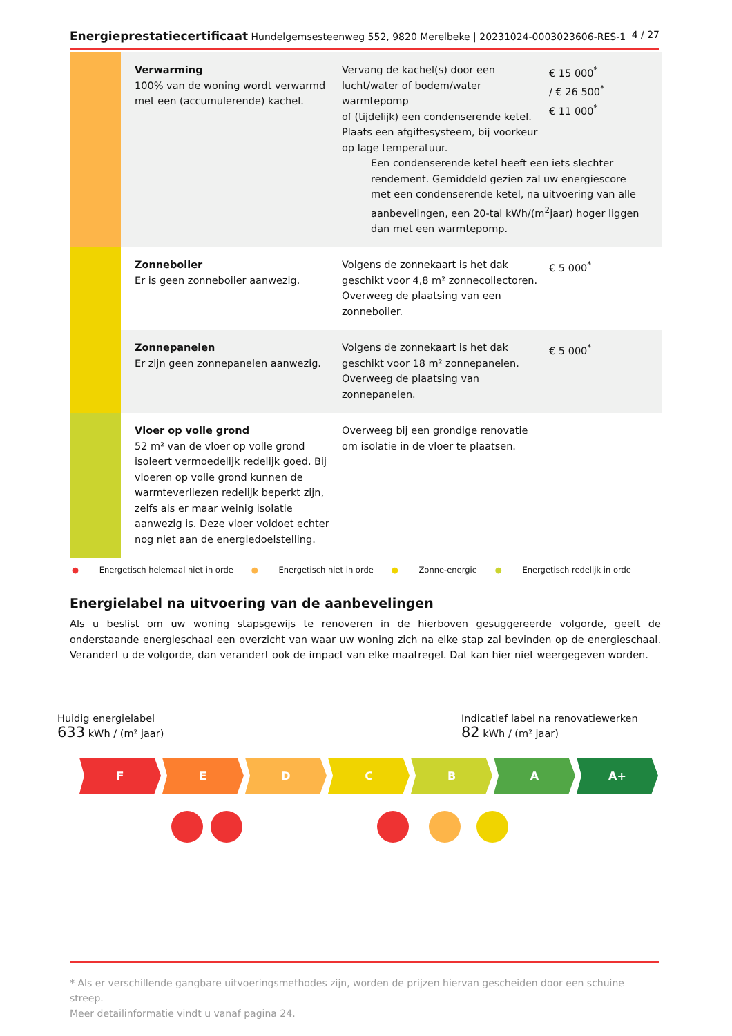Energieprestatiecertificaat Hundelgemsesteenweg 552, 9820 Merelbeke | 20231024-0003023606-RES-1 4 / 27
| | Verwarming 100% van de woning wordt verwarmd met een (accumulerende) kachel. | Vervang de kachel(s) door een lucht/water of bodem/water warmtepomp of (tijdelijk) een condenserende ketel. Plaats een afgiftesysteem, bij voorkeur op lage temperatuur. Een condenserende ketel heeft een iets slechter rendement. Gemiddeld gezien zal uw energiescore met een condenserende ketel, na uitvoering van alle aanbevelingen, een 20-tal kWh/(m<sup>2</sup>jaar) hoger liggen dan met een warmtepomp. | € 15 000<sup>*</sup> / € 26 500<sup>*</sup> € 11 000<sup>*</sup> |
| | Zonneboiler Er is geen zonneboiler aanwezig. | Volgens de zonnekaart is het dak geschikt voor 4,8 m² zonnecollectoren. Overweeg de plaatsing van een zonneboiler. | € 5 000<sup>*</sup> |
| | Zonnepanelen Er zijn geen zonnepanelen aanwezig. | Volgens de zonnekaart is het dak geschikt voor 18 m² zonnepanelen. Overweeg de plaatsing van zonnepanelen. | € 5 000<sup>*</sup> |
| | Vloer op volle grond 52 m² van de vloer op volle grond isoleert vermoedelijk redelijk goed. Bij vloeren op volle grond kunnen de warmteverliezen redelijk beperkt zijn, zelfs als er maar weinig isolatie aanwezig is. Deze vloer voldoet echter nog niet aan de energiedoelstelling. | Overweeg bij een grondige renovatie om isolatie in de vloer te plaatsen. | |
● Energetisch helemaal niet in orde ● Energetisch niet in orde ● Zonne-energie ● Energetisch redelijk in orde
Energielabel na uitvoering van de aanbevelingen
Als u beslist om uw woning stapsgewijs te renoveren in de hierboven gesuggereerde volgorde, geeft de onderstaande energieschaal een overzicht van waar uw woning zich na elke stap zal bevinden op de energieschaal. Verandert u de volgorde, dan verandert ook de impact van elke maatregel. Dat kan hier niet weergegeven worden.
Huidig energielabel
633 kWh / (m² jaar)
Indicatief label na renovatiewerken
82 kWh / (m² jaar)
F E D C B A A+
* Als er verschillende gangbare uitvoeringsmethodes zijn, worden de prijzen hiervan gescheiden door een schuine streep.
Meer detailinformatie vindt u vanaf pagina 24.